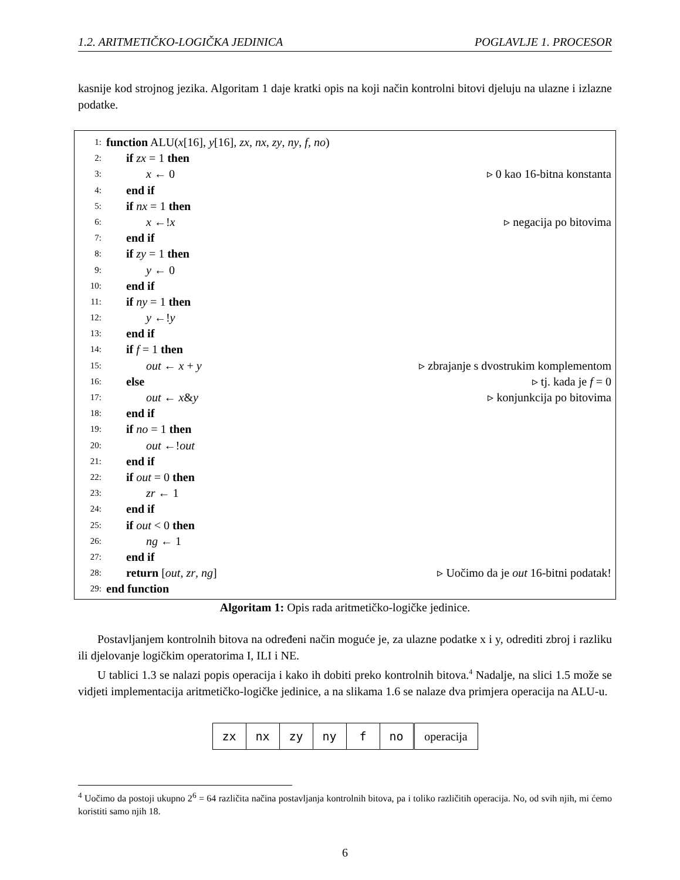1.2. ARITMETIČKO-LOGIČKA JEDINICA POGLAVLJE 1. PROCESOR
kasnije kod strojnog jezika. Algoritam 1 daje kratki opis na koji način kontrolni bitovi djeluju na ulazne i izlazne podatke.
1: function ALU(x[16], y[16], zx, nx, zy, ny, f, no)
2: if zx = 1 then
3: x ← 0 ▹ 0 kao 16-bitna konstanta
4: end if
5: if nx = 1 then
6: x ←!x ▹ negacija po bitovima
7: end if
8: if zy = 1 then
9: y ← 0
10: end if
11: if ny = 1 then
12: y ←!y
13: end if
14: if f = 1 then
15: out ← x + y ▹ zbrajanje s dvostrukim komplementom
16: else ▹ tj. kada je f = 0
17: out ← x&y ▹ konjunkcija po bitovima
18: end if
19: if no = 1 then
20: out ←!out
21: end if
22: if out = 0 then
23: zr ← 1
24: end if
25: if out < 0 then
26: ng ← 1
27: end if
28: return [out, zr, ng] ▹ Uočimo da je out 16-bitni podatak!
29: end function
Algoritam 1: Opis rada aritmetičko-logičke jedinice.
Postavljanjem kontrolnih bitova na određeni način moguće je, za ulazne podatke x i y, odrediti zbroj i razliku ili djelovanje logičkim operatorima I, ILI i NE.
U tablici 1.3 se nalazi popis operacija i kako ih dobiti preko kontrolnih bitova.<sup>4</sup> Nadalje, na slici 1.5 može se vidjeti implementacija aritmetičko-logičke jedinice, a na slikama 1.6 se nalaze dva primjera operacija na ALU-u.
| zx | nx | zy | ny | f | no | operacija |
<sup>4</sup> Uočimo da postoji ukupno 2<sup>6</sup> = 64 različita načina postavljanja kontrolnih bitova, pa i toliko različitih operacija. No, od svih njih, mi ćemo koristiti samo njih 18.
6